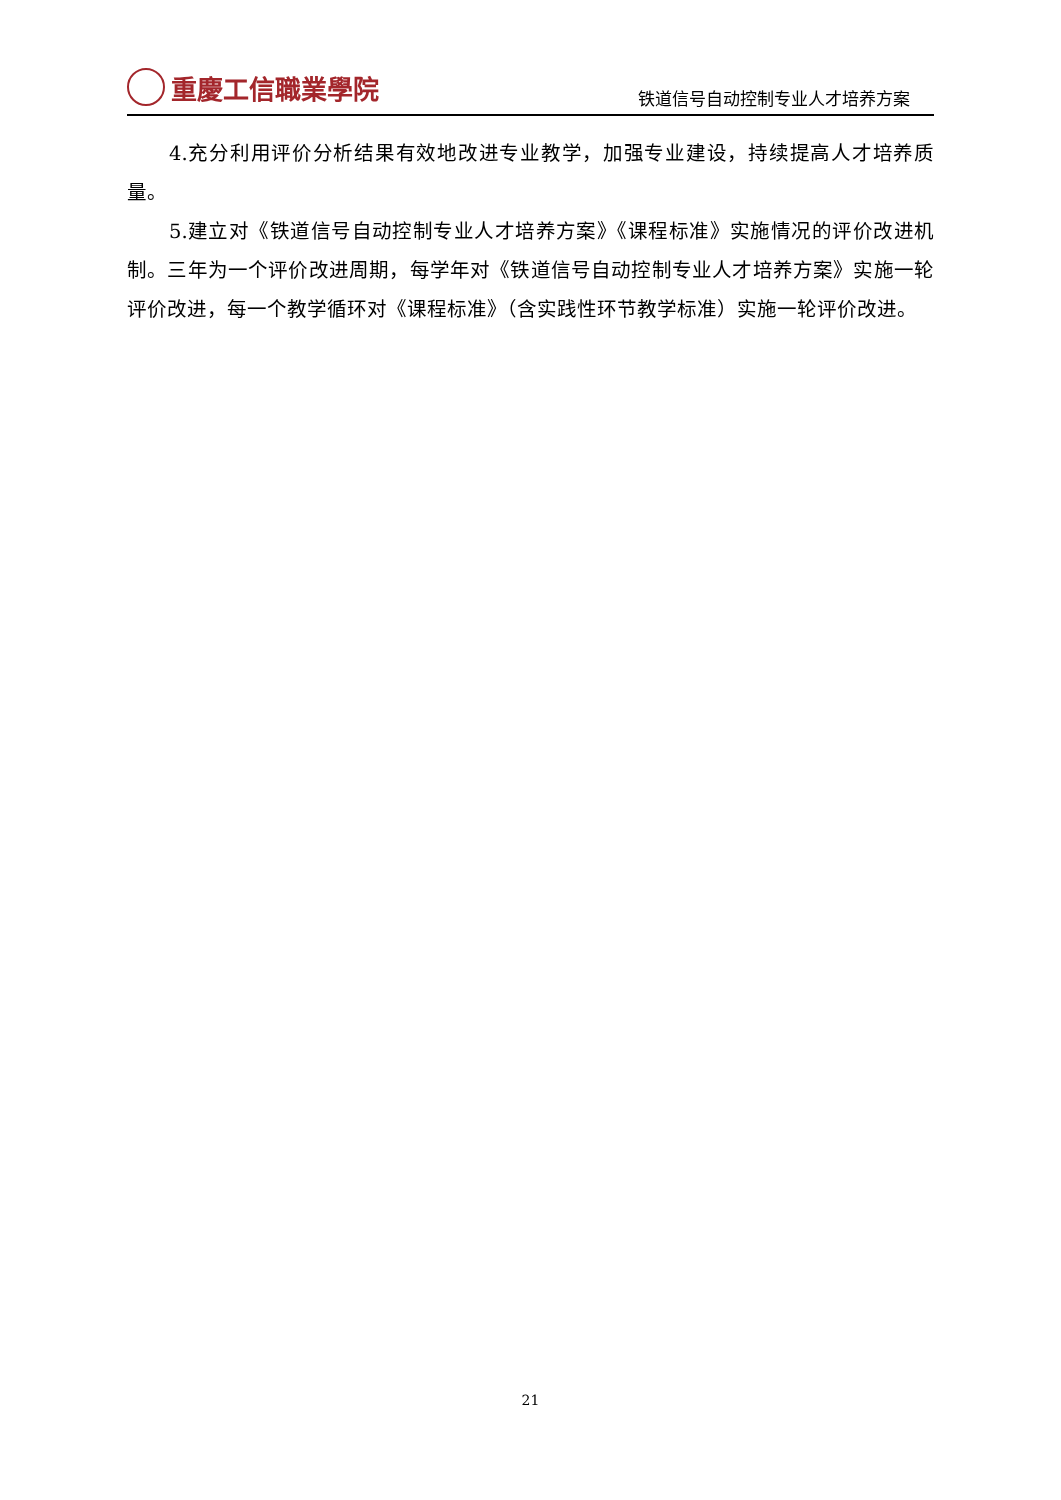重慶工信職業學院
铁道信号自动控制专业人才培养方案
4.充分利用评价分析结果有效地改进专业教学，加强专业建设，持续提高人才培养质量。
5.建立对《铁道信号自动控制专业人才培养方案》《课程标准》实施情况的评价改进机制。三年为一个评价改进周期，每学年对《铁道信号自动控制专业人才培养方案》实施一轮评价改进，每一个教学循环对《课程标准》（含实践性环节教学标准）实施一轮评价改进。
21